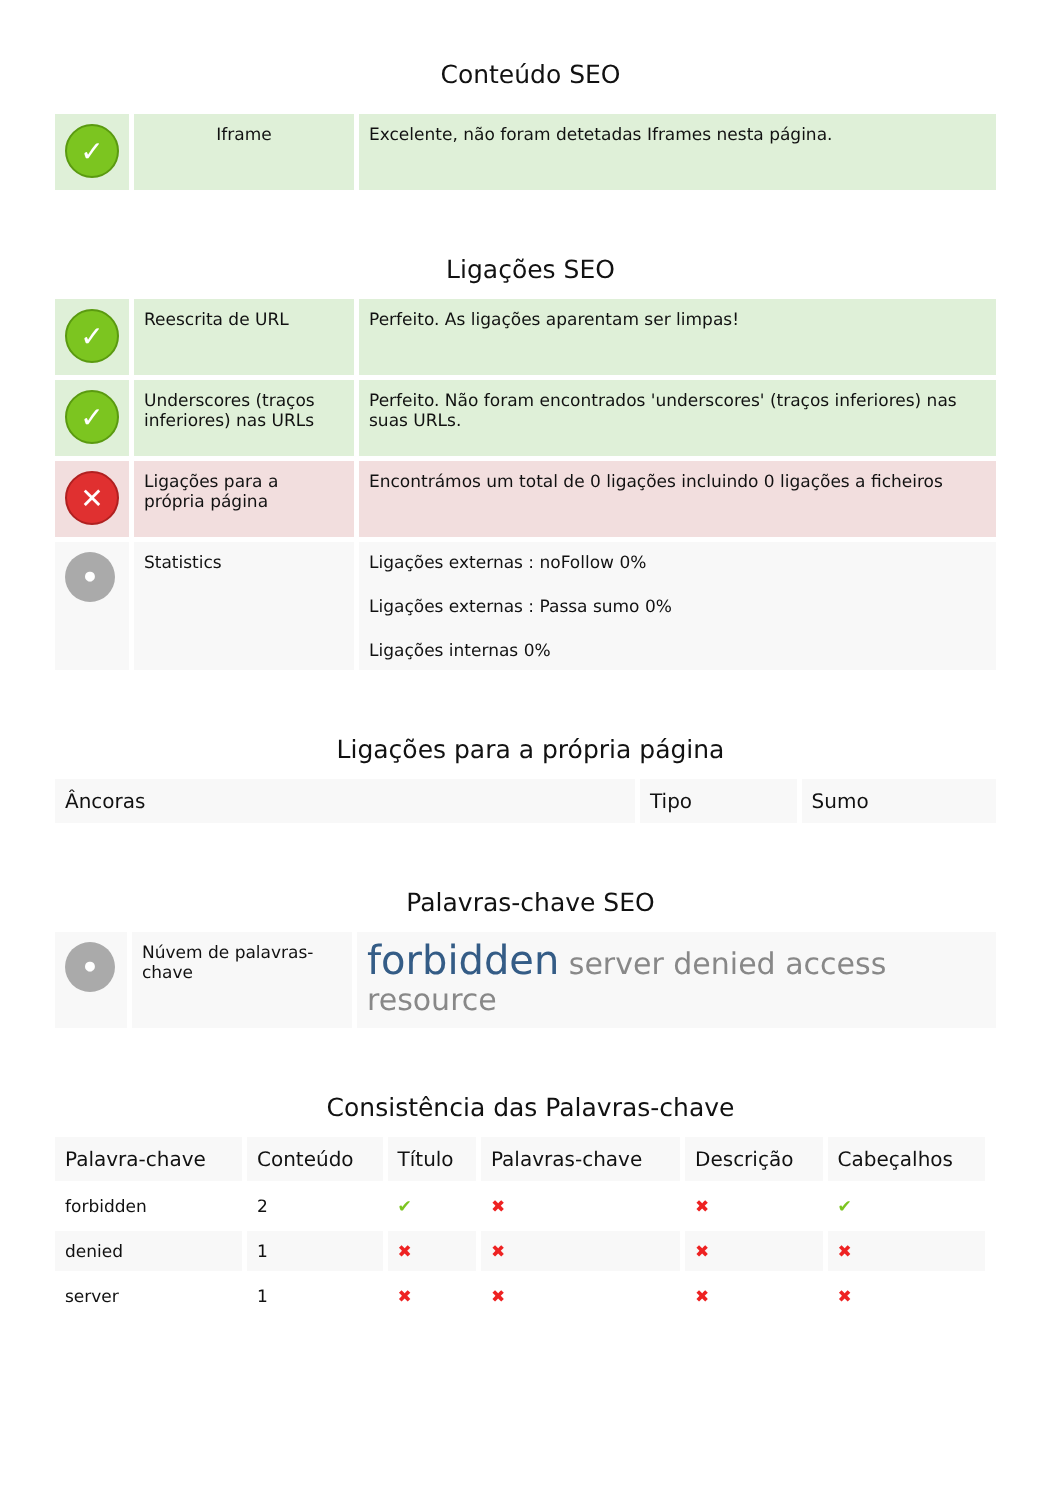Conteúdo SEO
| ✓ | Iframe | Excelente, não foram detetadas Iframes nesta página. |
Ligações SEO
| ✓ | Reescrita de URL | Perfeito. As ligações aparentam ser limpas! |
| ✓ | Underscores (traços inferiores) nas URLs | Perfeito. Não foram encontrados 'underscores' (traços inferiores) nas suas URLs. |
| ✕ | Ligações para a própria página | Encontrámos um total de 0 ligações incluindo 0 ligações a ficheiros |
| • | Statistics | Ligações externas : noFollow 0% Ligações externas : Passa sumo 0% Ligações internas 0% |
Ligações para a própria página
| Âncoras | Tipo | Sumo |
| --- | --- | --- |
Palavras-chave SEO
| • | Núvem de palavras-chave | forbidden server denied access resource |
Consistência das Palavras-chave
| Palavra-chave | Conteúdo | Título | Palavras-chave | Descrição | Cabeçalhos |
| --- | --- | --- | --- | --- | --- |
| forbidden | 2 | ✔ | ✖ | ✖ | ✔ |
| denied | 1 | ✖ | ✖ | ✖ | ✖ |
| server | 1 | ✖ | ✖ | ✖ | ✖ |